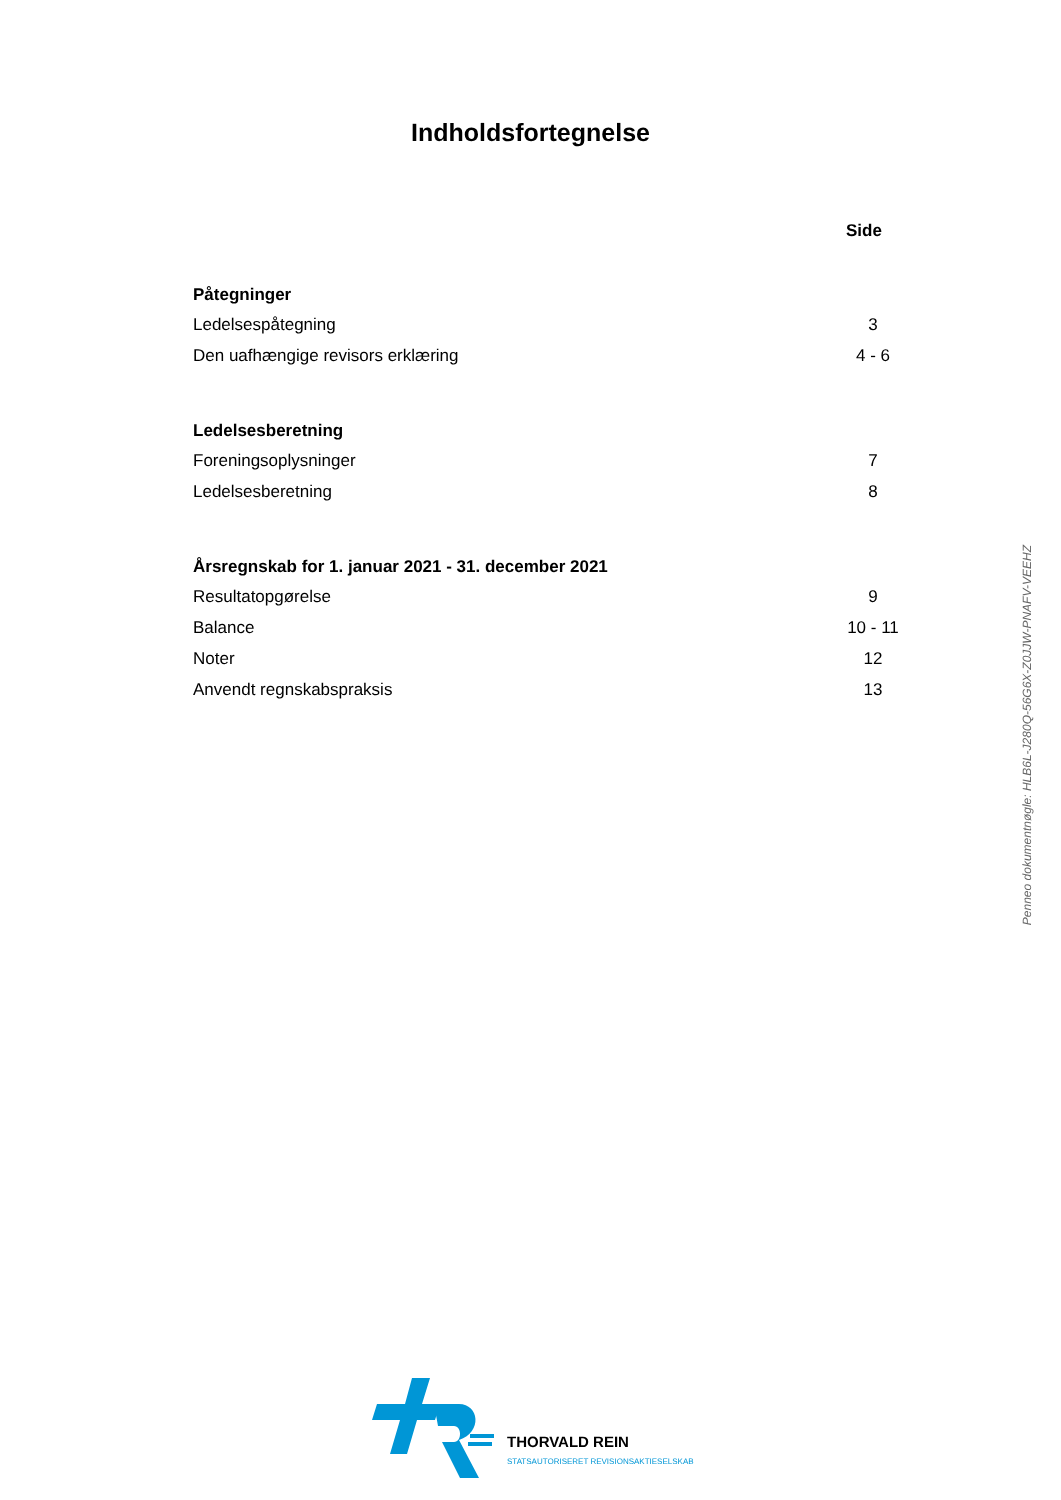Indholdsfortegnelse
Side
Påtegninger
Ledelsespåtegning 3
Den uafhængige revisors erklæring 4 - 6
Ledelsesberetning
Foreningsoplysninger 7
Ledelsesberetning 8
Årsregnskab for 1. januar 2021 - 31. december 2021
Resultatopgørelse 9
Balance 10 - 11
Noter 12
Anvendt regnskabspraksis 13
Penneo dokumentnøgle: HLB6L-J280Q-56G6X-Z0JJW-PNAFV-VEEHZ
THORVALD REIN
STATSAUTORISERET REVISIONSAKTIESELSKAB